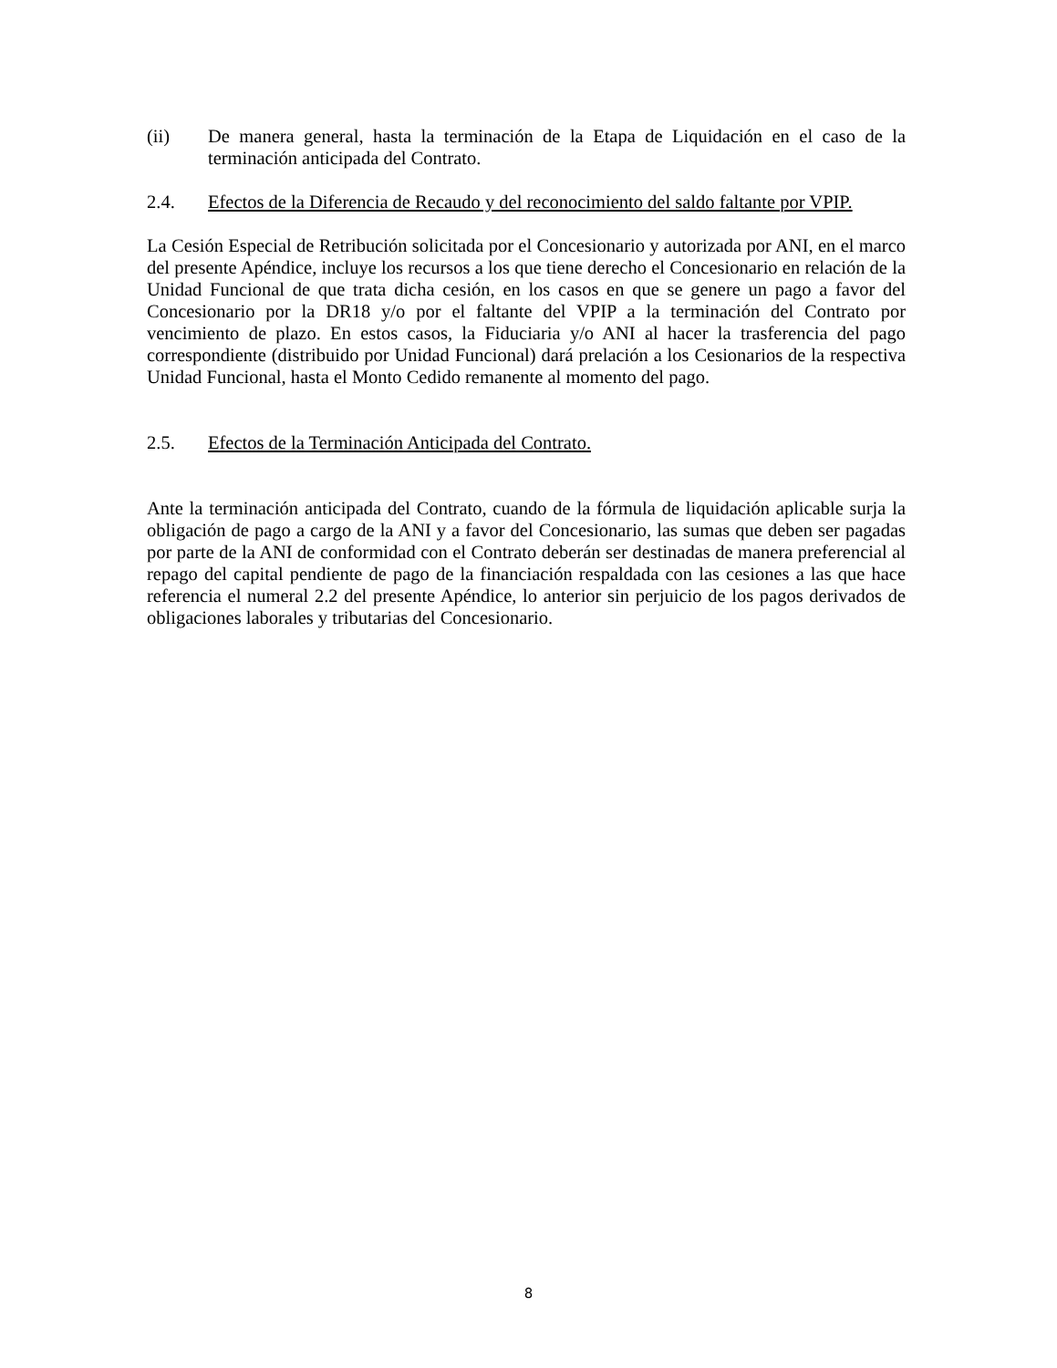(ii) De manera general, hasta la terminación de la Etapa de Liquidación en el caso de la terminación anticipada del Contrato.
2.4. Efectos de la Diferencia de Recaudo y del reconocimiento del saldo faltante por VPIP.
La Cesión Especial de Retribución solicitada por el Concesionario y autorizada por ANI, en el marco del presente Apéndice, incluye los recursos a los que tiene derecho el Concesionario en relación de la Unidad Funcional de que trata dicha cesión, en los casos en que se genere un pago a favor del Concesionario por la DR18 y/o por el faltante del VPIP a la terminación del Contrato por vencimiento de plazo. En estos casos, la Fiduciaria y/o ANI al hacer la trasferencia del pago correspondiente (distribuido por Unidad Funcional) dará prelación a los Cesionarios de la respectiva Unidad Funcional, hasta el Monto Cedido remanente al momento del pago.
2.5. Efectos de la Terminación Anticipada del Contrato.
Ante la terminación anticipada del Contrato, cuando de la fórmula de liquidación aplicable surja la obligación de pago a cargo de la ANI y a favor del Concesionario, las sumas que deben ser pagadas por parte de la ANI de conformidad con el Contrato deberán ser destinadas de manera preferencial al repago del capital pendiente de pago de la financiación respaldada con las cesiones a las que hace referencia el numeral 2.2 del presente Apéndice, lo anterior sin perjuicio de los pagos derivados de obligaciones laborales y tributarias del Concesionario.
8